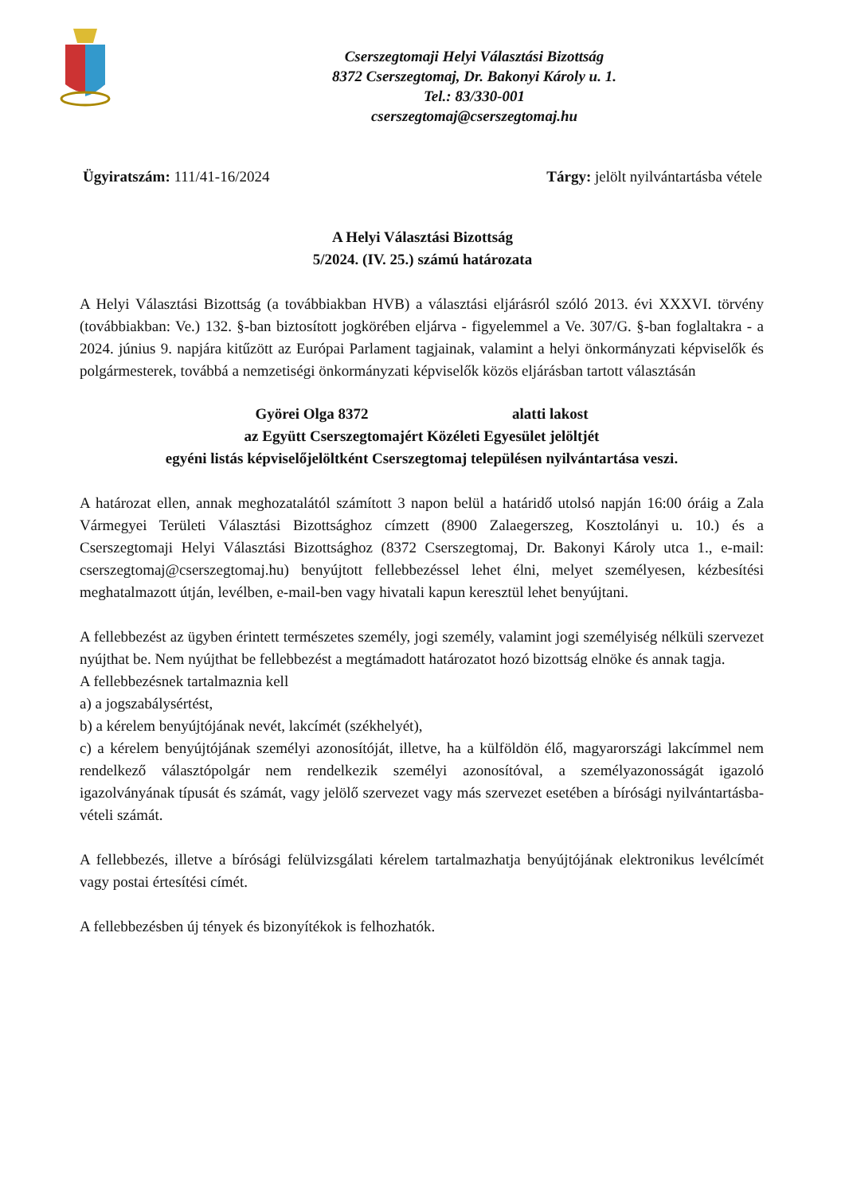Cserszegtomaji Helyi Választási Bizottság
8372 Cserszegtomaj, Dr. Bakonyi Károly u. 1.
Tel.: 83/330-001
cserszegtomaj@cserszegtomaj.hu
Ügyiratszám: 111/41-16/2024 Tárgy: jelölt nyilvántartásba vétele
A Helyi Választási Bizottság
5/2024. (IV. 25.) számú határozata
A Helyi Választási Bizottság (a továbbiakban HVB) a választási eljárásról szóló 2013. évi XXXVI. törvény (továbbiakban: Ve.) 132. §-ban biztosított jogkörében eljárva - figyelemmel a Ve. 307/G. §-ban foglaltakra - a 2024. június 9. napjára kitűzött az Európai Parlament tagjainak, valamint a helyi önkormányzati képviselők és polgármesterek, továbbá a nemzetiségi önkormányzati képviselők közös eljárásban tartott választásán
Györei Olga 8372 alatti lakost
az Együtt Cserszegtomajért Közéleti Egyesület jelöltjét
egyéni listás képviselőjelöltként Cserszegtomaj településen nyilvántartása veszi.
A határozat ellen, annak meghozatalától számított 3 napon belül a határidő utolsó napján 16:00 óráig a Zala Vármegyei Területi Választási Bizottsághoz címzett (8900 Zalaegerszeg, Kosztolányi u. 10.) és a Cserszegtomaji Helyi Választási Bizottsághoz (8372 Cserszegtomaj, Dr. Bakonyi Károly utca 1., e-mail: cserszegtomaj@cserszegtomaj.hu) benyújtott fellebbezéssel lehet élni, melyet személyesen, kézbesítési meghatalmazott útján, levélben, e-mail-ben vagy hivatali kapun keresztül lehet benyújtani.
A fellebbezést az ügyben érintett természetes személy, jogi személy, valamint jogi személyiség nélküli szervezet nyújthat be. Nem nyújthat be fellebbezést a megtámadott határozatot hozó bizottság elnöke és annak tagja.
A fellebbezésnek tartalmaznia kell
a) a jogszabálysértést,
b) a kérelem benyújtójának nevét, lakcímét (székhelyét),
c) a kérelem benyújtójának személyi azonosítóját, illetve, ha a külföldön élő, magyarországi lakcímmel nem rendelkező választópolgár nem rendelkezik személyi azonosítóval, a személyazonosságát igazoló igazolványának típusát és számát, vagy jelölő szervezet vagy más szervezet esetében a bírósági nyilvántartásba-vételi számát.
A fellebbezés, illetve a bírósági felülvizsgálati kérelem tartalmazhatja benyújtójának elektronikus levélcímét vagy postai értesítési címét.
A fellebbezésben új tények és bizonyítékok is felhozhatók.